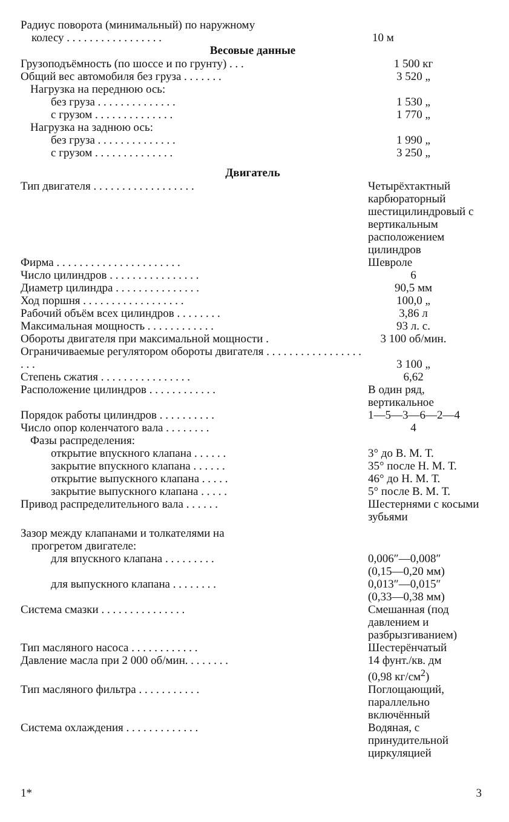| Радиус поворота (минимальный) по наружному колесу . . . . . . . . . . . . . . . . . | 10 м |
Весовые данные
| Грузоподъёмность (по шоссе и по грунту) . . . | 1 500 кг |
| Общий вес автомобиля без груза . . . . . . . | 3 520 „ |
| Нагрузка на переднюю ось: | |
| без груза . . . . . . . . . . . . . . | 1 530 „ |
| с грузом . . . . . . . . . . . . . . | 1 770 „ |
| Нагрузка на заднюю ось: | |
| без груза . . . . . . . . . . . . . . | 1 990 „ |
| с грузом . . . . . . . . . . . . . . | 3 250 „ |
Двигатель
| Тип двигателя . . . . . . . . . . . . . . . . . . | Четырёхтактный карбюраторный шестицилиндровый с вертикальным расположением цилиндров |
| Фирма . . . . . . . . . . . . . . . . . . . . . . | Шевроле |
| Число цилиндров . . . . . . . . . . . . . . . . | 6 |
| Диаметр цилиндра . . . . . . . . . . . . . . . | 90,5 мм |
| Ход поршня . . . . . . . . . . . . . . . . . . | 100,0 „ |
| Рабочий объём всех цилиндров . . . . . . . . | 3,86 л |
| Максимальная мощность . . . . . . . . . . . . | 93 л. с. |
| Обороты двигателя при максимальной мощности . | 3 100 об/мин. |
| Ограничиваемые регулятором обороты двигателя . . . . . . . . . . . . . . . . . . . . | 3 100 „ |
| Степень сжатия . . . . . . . . . . . . . . . . | 6,62 |
| Расположение цилиндров . . . . . . . . . . . . | В один ряд, вертикальное |
| Порядок работы цилиндров . . . . . . . . . . | 1—5—3—6—2—4 |
| Число опор коленчатого вала . . . . . . . . | 4 |
| Фазы распределения: | |
| открытие впускного клапана . . . . . . | 3° до В. М. Т. |
| закрытие впускного клапана . . . . . . | 35° после Н. М. Т. |
| открытие выпускного клапана . . . . . | 46° до Н. М. Т. |
| закрытие выпускного клапана . . . . . | 5° после В. М. Т. |
| Привод распределительного вала . . . . . . | Шестернями с косыми зубьями |
| Зазор между клапанами и толкателями на прогретом двигателе: | |
| для впускного клапана . . . . . . . . . | 0,006″—0,008″ (0,15—0,20 мм) |
| для выпускного клапана . . . . . . . . | 0,013″—0,015″ (0,33—0,38 мм) |
| Система смазки . . . . . . . . . . . . . . . | Смешанная (под давлением и разбрызгиванием) |
| Тип масляного насоса . . . . . . . . . . . . | Шестерёнчатый |
| Давление масла при 2 000 об/мин. . . . . . . . | 14 фунт./кв. дм (0,98 кг/см<sup>2</sup>) |
| Тип масляного фильтра . . . . . . . . . . . | Поглощающий, параллельно включённый |
| Система охлаждения . . . . . . . . . . . . . | Водяная, с принудительной циркуляцией |
1* 3